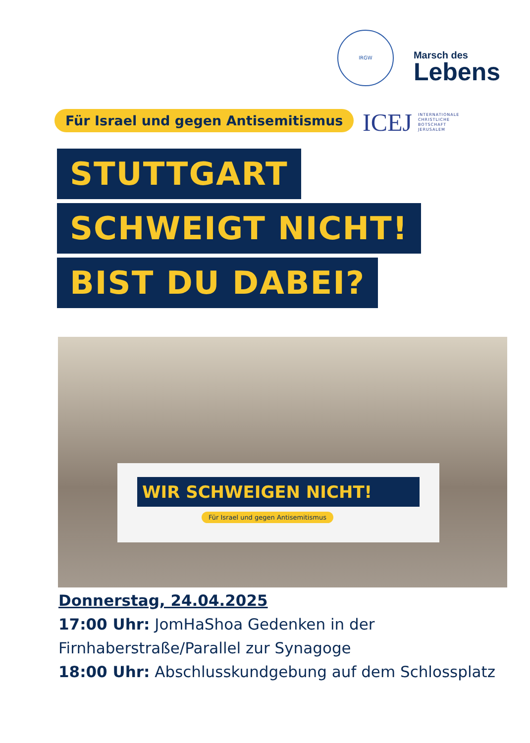IRGW Marsch des Lebens
Für Israel und gegen Antisemitismus
ICEJ INTERNATIONALE
CHRISTLICHE
BOTSCHAFT
JERUSALEM
STUTTGART
SCHWEIGT NICHT!
BIST DU DABEI?
WIR SCHWEIGEN NICHT!
Für Israel und gegen Antisemitismus
Donnerstag, 24.04.2025
17:00 Uhr: JomHaShoa Gedenken in der
Firnhaberstraße/Parallel zur Synagoge
18:00 Uhr: Abschlusskundgebung auf dem Schlossplatz